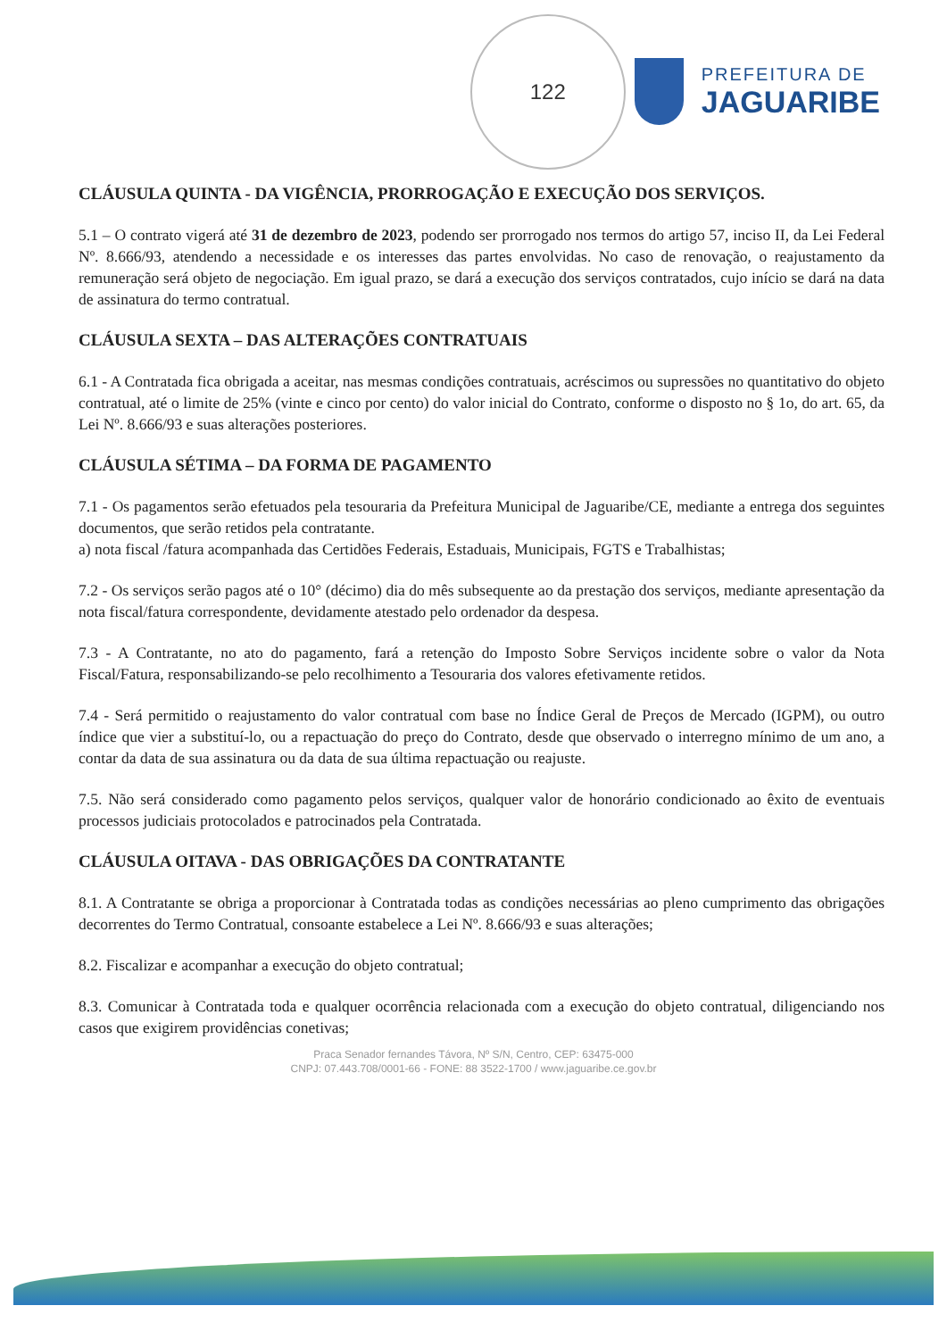122
PREFEITURA DE
JAGUARIBE
CLÁUSULA QUINTA - DA VIGÊNCIA, PRORROGAÇÃO E EXECUÇÃO DOS SERVIÇOS.
5.1 – O contrato vigerá até 31 de dezembro de 2023, podendo ser prorrogado nos termos do artigo 57, inciso II, da Lei Federal Nº. 8.666/93, atendendo a necessidade e os interesses das partes envolvidas. No caso de renovação, o reajustamento da remuneração será objeto de negociação. Em igual prazo, se dará a execução dos serviços contratados, cujo início se dará na data de assinatura do termo contratual.
CLÁUSULA SEXTA – DAS ALTERAÇÕES CONTRATUAIS
6.1 - A Contratada fica obrigada a aceitar, nas mesmas condições contratuais, acréscimos ou supressões no quantitativo do objeto contratual, até o limite de 25% (vinte e cinco por cento) do valor inicial do Contrato, conforme o disposto no § 1o, do art. 65, da Lei Nº. 8.666/93 e suas alterações posteriores.
CLÁUSULA SÉTIMA – DA FORMA DE PAGAMENTO
7.1 - Os pagamentos serão efetuados pela tesouraria da Prefeitura Municipal de Jaguaribe/CE, mediante a entrega dos seguintes documentos, que serão retidos pela contratante.
a) nota fiscal /fatura acompanhada das Certidões Federais, Estaduais, Municipais, FGTS e Trabalhistas;
7.2 - Os serviços serão pagos até o 10° (décimo) dia do mês subsequente ao da prestação dos serviços, mediante apresentação da nota fiscal/fatura correspondente, devidamente atestado pelo ordenador da despesa.
7.3 - A Contratante, no ato do pagamento, fará a retenção do Imposto Sobre Serviços incidente sobre o valor da Nota Fiscal/Fatura, responsabilizando-se pelo recolhimento a Tesouraria dos valores efetivamente retidos.
7.4 - Será permitido o reajustamento do valor contratual com base no Índice Geral de Preços de Mercado (IGPM), ou outro índice que vier a substituí-lo, ou a repactuação do preço do Contrato, desde que observado o interregno mínimo de um ano, a contar da data de sua assinatura ou da data de sua última repactuação ou reajuste.
7.5. Não será considerado como pagamento pelos serviços, qualquer valor de honorário condicionado ao êxito de eventuais processos judiciais protocolados e patrocinados pela Contratada.
CLÁUSULA OITAVA - DAS OBRIGAÇÕES DA CONTRATANTE
8.1. A Contratante se obriga a proporcionar à Contratada todas as condições necessárias ao pleno cumprimento das obrigações decorrentes do Termo Contratual, consoante estabelece a Lei Nº. 8.666/93 e suas alterações;
8.2. Fiscalizar e acompanhar a execução do objeto contratual;
8.3. Comunicar à Contratada toda e qualquer ocorrência relacionada com a execução do objeto contratual, diligenciando nos casos que exigirem providências conetivas;
Praca Senador fernandes Távora, Nº S/N, Centro, CEP: 63475-000
CNPJ: 07.443.708/0001-66 - FONE: 88 3522-1700 / www.jaguaribe.ce.gov.br